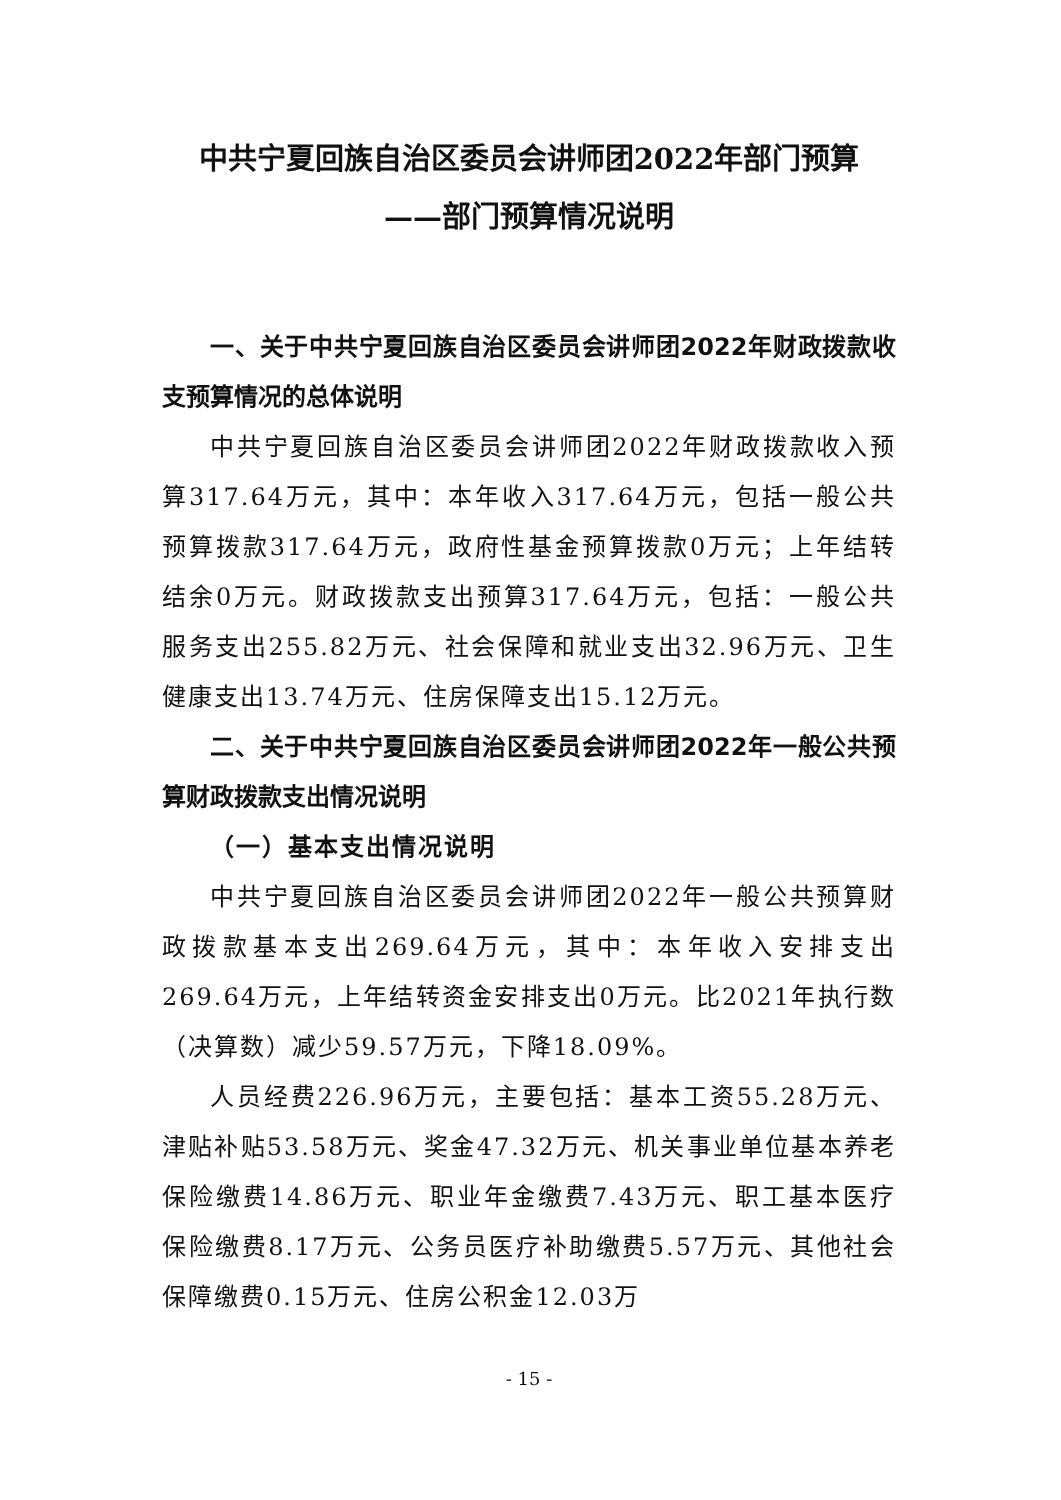中共宁夏回族自治区委员会讲师团2022年部门预算
——部门预算情况说明
一、关于中共宁夏回族自治区委员会讲师团2022年财政拨款收支预算情况的总体说明
中共宁夏回族自治区委员会讲师团2022年财政拨款收入预算317.64万元，其中：本年收入317.64万元，包括一般公共预算拨款317.64万元，政府性基金预算拨款0万元；上年结转结余0万元。财政拨款支出预算317.64万元，包括：一般公共服务支出255.82万元、社会保障和就业支出32.96万元、卫生健康支出13.74万元、住房保障支出15.12万元。
二、关于中共宁夏回族自治区委员会讲师团2022年一般公共预算财政拨款支出情况说明
（一）基本支出情况说明
中共宁夏回族自治区委员会讲师团2022年一般公共预算财政拨款基本支出269.64万元，其中：本年收入安排支出269.64万元，上年结转资金安排支出0万元。比2021年执行数（决算数）减少59.57万元，下降18.09%。
人员经费226.96万元，主要包括：基本工资55.28万元、津贴补贴53.58万元、奖金47.32万元、机关事业单位基本养老保险缴费14.86万元、职业年金缴费7.43万元、职工基本医疗保险缴费8.17万元、公务员医疗补助缴费5.57万元、其他社会保障缴费0.15万元、住房公积金12.03万
- 15 -